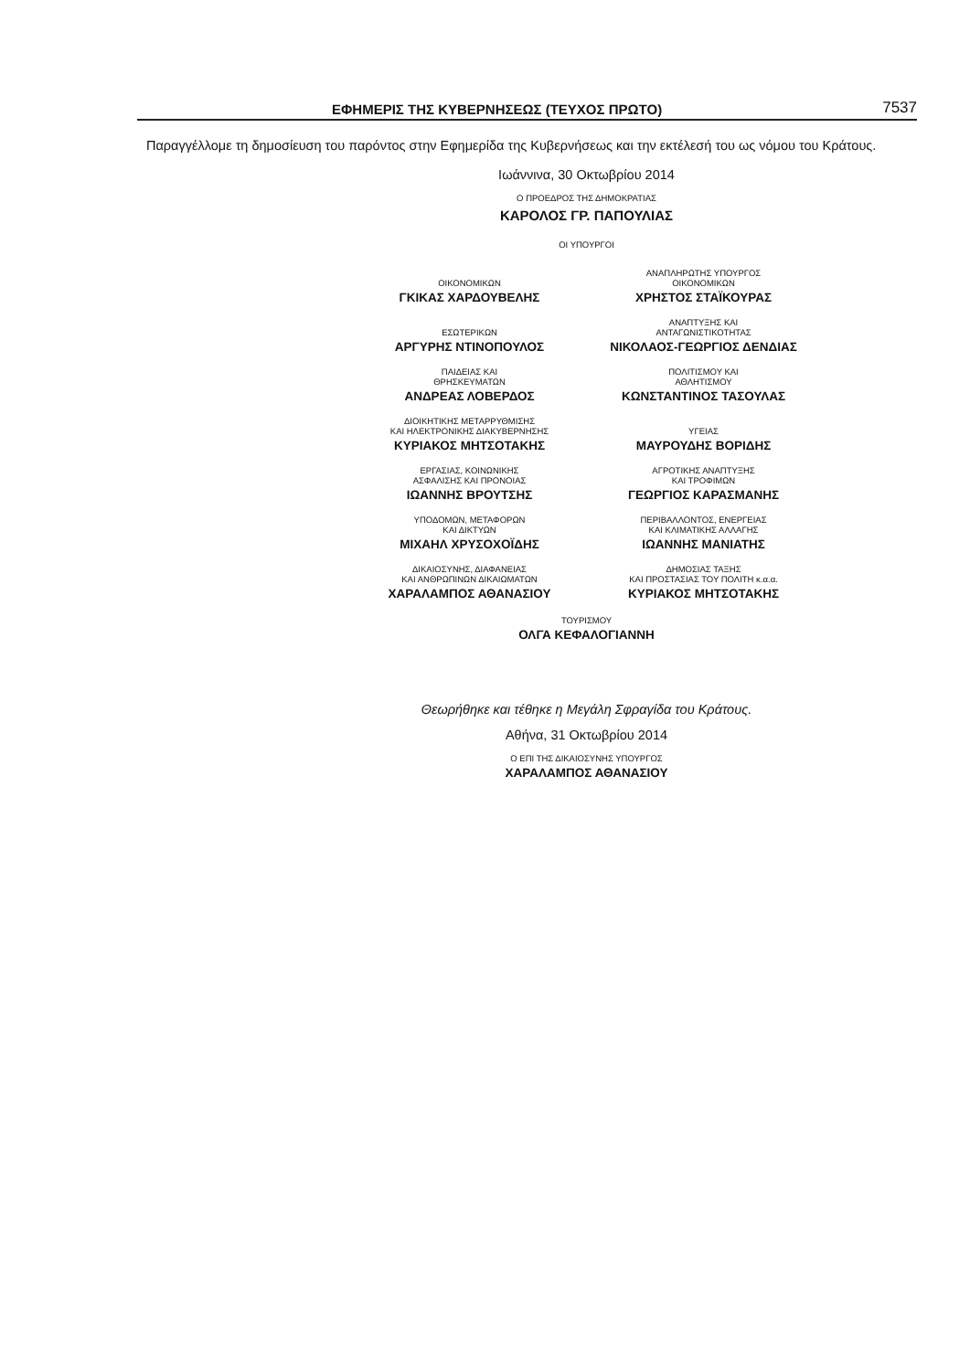ΕΦΗΜΕΡΙΣ ΤΗΣ ΚΥΒΕΡΝΗΣΕΩΣ (ΤΕΥΧΟΣ ΠΡΩΤΟ) 7537
Παραγγέλλομε τη δημοσίευση του παρόντος στην Εφημερίδα της Κυβερνήσεως και την εκτέλεσή του ως νόμου του Κράτους.
Ιωάννινα, 30 Οκτωβρίου 2014
Ο ΠΡΟΕΔΡΟΣ ΤΗΣ ΔΗΜΟΚΡΑΤΙΑΣ
ΚΑΡΟΛΟΣ ΓΡ. ΠΑΠΟΥΛΙΑΣ
ΟΙ ΥΠΟΥΡΓΟΙ
ΟΙΚΟΝΟΜΙΚΩΝ
ΓΚΙΚΑΣ ΧΑΡΔΟΥΒΕΛΗΣ
ΑΝΑΠΛΗΡΩΤΗΣ ΥΠΟΥΡΓΟΣ
ΟΙΚΟΝΟΜΙΚΩΝ
ΧΡΗΣΤΟΣ ΣΤΑΪΚΟΥΡΑΣ
ΕΣΩΤΕΡΙΚΩΝ
ΑΡΓΥΡΗΣ ΝΤΙΝΟΠΟΥΛΟΣ
ΑΝΑΠΤΥΞΗΣ ΚΑΙ
ΑΝΤΑΓΩΝΙΣΤΙΚΟΤΗΤΑΣ
ΝΙΚΟΛΑΟΣ-ΓΕΩΡΓΙΟΣ ΔΕΝΔΙΑΣ
ΠΑΙΔΕΙΑΣ ΚΑΙ
ΘΡΗΣΚΕΥΜΑΤΩΝ
ΑΝΔΡΕΑΣ ΛΟΒΕΡΔΟΣ
ΠΟΛΙΤΙΣΜΟΥ ΚΑΙ
ΑΘΛΗΤΙΣΜΟΥ
ΚΩΝΣΤΑΝΤΙΝΟΣ ΤΑΣΟΥΛΑΣ
ΔΙΟΙΚΗΤΙΚΗΣ ΜΕΤΑΡΡΥΘΜΙΣΗΣ
ΚΑΙ ΗΛΕΚΤΡΟΝΙΚΗΣ ΔΙΑΚΥΒΕΡΝΗΣΗΣ
ΚΥΡΙΑΚΟΣ ΜΗΤΣΟΤΑΚΗΣ
ΥΓΕΙΑΣ
ΜΑΥΡΟΥΔΗΣ ΒΟΡΙΔΗΣ
ΕΡΓΑΣΙΑΣ, ΚΟΙΝΩΝΙΚΗΣ
ΑΣΦΑΛΙΣΗΣ ΚΑΙ ΠΡΟΝΟΙΑΣ
ΙΩΑΝΝΗΣ ΒΡΟΥΤΣΗΣ
ΑΓΡΟΤΙΚΗΣ ΑΝΑΠΤΥΞΗΣ
ΚΑΙ ΤΡΟΦΙΜΩΝ
ΓΕΩΡΓΙΟΣ ΚΑΡΑΣΜΑΝΗΣ
ΥΠΟΔΟΜΩΝ, ΜΕΤΑΦΟΡΩΝ
ΚΑΙ ΔΙΚΤΥΩΝ
ΜΙΧΑΗΛ ΧΡΥΣΟΧΟΪΔΗΣ
ΠΕΡΙΒΑΛΛΟΝΤΟΣ, ΕΝΕΡΓΕΙΑΣ
ΚΑΙ ΚΛΙΜΑΤΙΚΗΣ ΑΛΛΑΓΗΣ
ΙΩΑΝΝΗΣ ΜΑΝΙΑΤΗΣ
ΔΙΚΑΙΟΣΥΝΗΣ, ΔΙΑΦΑΝΕΙΑΣ
ΚΑΙ ΑΝΘΡΩΠΙΝΩΝ ΔΙΚΑΙΩΜΑΤΩΝ
ΧΑΡΑΛΑΜΠΟΣ ΑΘΑΝΑΣΙΟΥ
ΔΗΜΟΣΙΑΣ ΤΑΞΗΣ
ΚΑΙ ΠΡΟΣΤΑΣΙΑΣ ΤΟΥ ΠΟΛΙΤΗ κ.α.α.
ΚΥΡΙΑΚΟΣ ΜΗΤΣΟΤΑΚΗΣ
ΤΟΥΡΙΣΜΟΥ
ΟΛΓΑ ΚΕΦΑΛΟΓΙΑΝΝΗ
Θεωρήθηκε και τέθηκε η Μεγάλη Σφραγίδα του Κράτους.
Αθήνα, 31 Οκτωβρίου 2014
Ο ΕΠΙ ΤΗΣ ΔΙΚΑΙΟΣΥΝΗΣ ΥΠΟΥΡΓΟΣ
ΧΑΡΑΛΑΜΠΟΣ ΑΘΑΝΑΣΙΟΥ